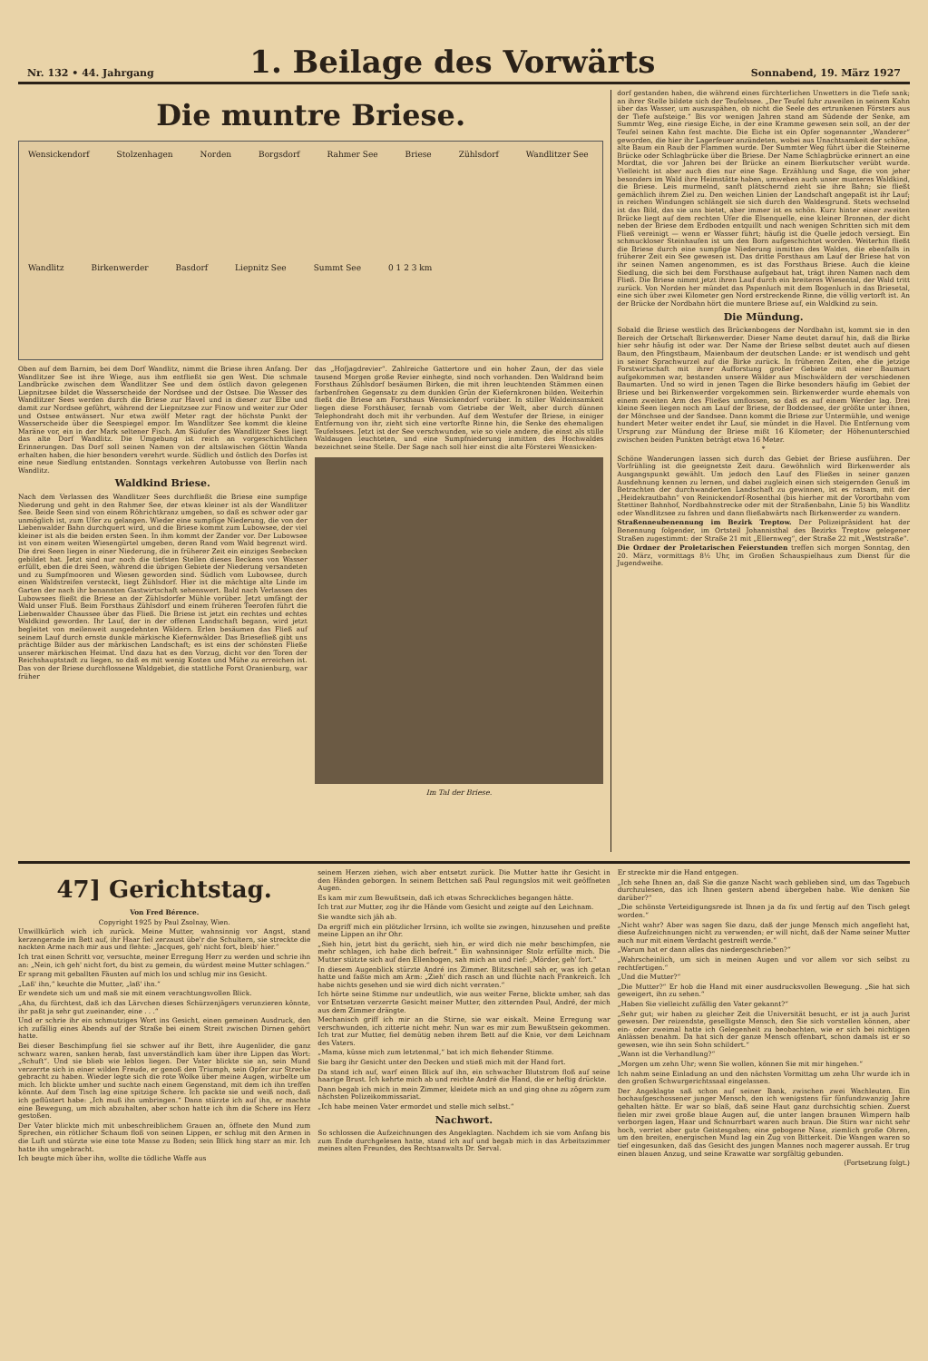Nr. 132 • 44. Jahrgang
1. Beilage des Vorwärts
Sonnabend, 19. März 1927
Die muntre Briese.
Wensickendorf Stolzenhagen Norden Borgsdorf Rahmer See Briese Zühlsdorf Wandlitzer See Wandlitz Birkenwerder Basdorf Liepnitz See Summt See 0 1 2 3 km
Oben auf dem Barnim, bei dem Dorf Wandlitz, nimmt die Briese ihren Anfang. Der Wandlitzer See ist ihre Wiege, aus ihm entfließt sie gen West. Die schmale Landbrücke zwischen dem Wandlitzer See und dem östlich davon gelegenen Liepnitzsee bildet die Wasserscheide der Nordsee und der Ostsee. Die Wasser des Wandlitzer Sees werden durch die Briese zur Havel und in dieser zur Elbe und damit zur Nordsee geführt, während der Liepnitzsee zur Finow und weiter zur Oder und Ostsee entwässert. Nur etwa zwölf Meter ragt der höchste Punkt der Wasserscheide über die Seespiegel empor. Im Wandlitzer See kommt die kleine Maräne vor, ein in der Mark seltener Fisch. Am Südufer des Wandlitzer Sees liegt das alte Dorf Wandlitz. Die Umgebung ist reich an vorgeschichtlichen Erinnerungen. Das Dorf soll seinen Namen von der altslawischen Göttin Wanda erhalten haben, die hier besonders verehrt wurde. Südlich und östlich des Dorfes ist eine neue Siedlung entstanden. Sonntags verkehren Autobusse von Berlin nach Wandlitz.
Waldkind Briese.
Nach dem Verlassen des Wandlitzer Sees durchfließt die Briese eine sumpfige Niederung und geht in den Rahmer See, der etwas kleiner ist als der Wandlitzer See. Beide Seen sind von einem Röhrichtkranz umgeben, so daß es schwer oder gar unmöglich ist, zum Ufer zu gelangen. Wieder eine sumpfige Niederung, die von der Liebenwalder Bahn durchquert wird, und die Briese kommt zum Lubowsee, der viel kleiner ist als die beiden ersten Seen. In ihm kommt der Zander vor. Der Lubowsee ist von einem weiten Wiesengürtel umgeben, deren Rand vom Wald begrenzt wird. Die drei Seen liegen in einer Niederung, die in früherer Zeit ein einziges Seebecken gebildet hat. Jetzt sind nur noch die tiefsten Stellen dieses Beckens von Wasser erfüllt, eben die drei Seen, während die übrigen Gebiete der Niederung versandeten und zu Sumpfmooren und Wiesen geworden sind. Südlich vom Lubowsee, durch einen Waldstreifen versteckt, liegt Zühlsdorf. Hier ist die mächtige alte Linde im Garten der nach ihr benannten Gastwirtschaft sehenswert. Bald nach Verlassen des Lubowsees fließt die Briese an der Zühlsdorfer Mühle vorüber. Jetzt umfängt der Wald unser Fluß. Beim Forsthaus Zühlsdorf und einem früheren Teerofen führt die Liebenwalder Chaussee über das Fließ. Die Briese ist jetzt ein rechtes und echtes Waldkind geworden. Ihr Lauf, der in der offenen Landschaft begann, wird jetzt begleitet von meilenweit ausgedehnten Wäldern. Erlen besäumen das Fließ auf seinem Lauf durch ernste dunkle märkische Kiefernwälder. Das Briesefließ gibt uns prächtige Bilder aus der märkischen Landschaft; es ist eins der schönsten Fließe unserer märkischen Heimat. Und dazu hat es den Vorzug, dicht vor den Toren der Reichshauptstadt zu liegen, so daß es mit wenig Kosten und Mühe zu erreichen ist. Das von der Briese durchflossene Waldgebiet, die stattliche Forst Oranienburg, war früher
das „Hofjagdrevier“. Zahlreiche Gattertore und ein hoher Zaun, der das viele tausend Morgen große Revier einhegte, sind noch vorhanden. Den Waldrand beim Forsthaus Zühlsdorf besäumen Birken, die mit ihren leuchtenden Stämmen einen farbenfrohen Gegensatz zu dem dunklen Grün der Kiefernkronen bilden. Weiterhin fließt die Briese am Forsthaus Wensickendorf vorüber. In stiller Waldeinsamkeit liegen diese Forsthäuser, fernab vom Getriebe der Welt, aber durch dünnen Telephondraht doch mit ihr verbunden. Auf dem Westufer der Briese, in einiger Entfernung von ihr, zieht sich eine vertorfte Rinne hin, die Senke des ehemaligen Teufelssees. Jetzt ist der See verschwunden, wie so viele andere, die einst als stille Waldaugen leuchteten, und eine Sumpfniederung inmitten des Hochwaldes bezeichnet seine Stelle. Der Sage nach soll hier einst die alte Försterei Wensicken-
Im Tal der Briese.
dorf gestanden haben, die während eines fürchterlichen Unwetters in die Tiefe sank; an ihrer Stelle bildete sich der Teufelssee. „Der Teufel fuhr zuweilen in seinem Kahn über das Wasser, um auszuspähen, ob nicht die Seele des ertrunkenen Försters aus der Tiefe aufsteige.“ Bis vor wenigen Jahren stand am Südende der Senke, am Summtr Weg, eine riesige Eiche, in der eine Kramme gewesen sein soll, an der der Teufel seinen Kahn fest machte. Die Eiche ist ein Opfer sogenannter „Wanderer“ geworden, die hier ihr Lagerfeuer anzündeten, wobei aus Unachtsamkeit der schöne, alte Baum ein Raub der Flammen wurde. Der Summter Weg führt über die Steinerne Brücke oder Schlagbrücke über die Briese. Der Name Schlagbrücke erinnert an eine Mordtat, die vor Jahren bei der Brücke an einem Bierkutscher verübt wurde. Vielleicht ist aber auch dies nur eine Sage. Erzählung und Sage, die von jeher besonders im Wald ihre Heimstätte haben, umweben auch unser munteres Waldkind, die Briese. Leis murmelnd, sanft plätschernd zieht sie ihre Bahn; sie fließt gemächlich ihrem Ziel zu. Den weichen Linien der Landschaft angepaßt ist ihr Lauf; in reichen Windungen schlängelt sie sich durch den Waldesgrund. Stets wechselnd ist das Bild, das sie uns bietet, aber immer ist es schön. Kurz hinter einer zweiten Brücke liegt auf dem rechten Ufer die Elsenquelle, eine kleiner Bronnen, der dicht neben der Briese dem Erdboden entquillt und nach wenigen Schritten sich mit dem Fließ vereinigt — wenn er Wasser führt; häufig ist die Quelle jedoch versiegt. Ein schmuckloser Steinhaufen ist um den Born aufgeschichtet worden. Weiterhin fließt die Briese durch eine sumpfige Niederung inmitten des Waldes, die ebenfalls in früherer Zeit ein See gewesen ist. Das dritte Forsthaus am Lauf der Briese hat von ihr seinen Namen angenommen, es ist das Forsthaus Briese. Auch die kleine Siedlung, die sich bei dem Forsthause aufgebaut hat, trägt ihren Namen nach dem Fließ. Die Briese nimmt jetzt ihren Lauf durch ein breiteres Wiesental, der Wald tritt zurück. Von Norden her mündet das Papenluch mit dem Bogenluch in das Briesetal, eine sich über zwei Kilometer gen Nord erstreckende Rinne, die völlig vertorft ist. An der Brücke der Nordbahn hört die muntere Briese auf, ein Waldkind zu sein.
Die Mündung.
Sobald die Briese westlich des Brückenbogens der Nordbahn ist, kommt sie in den Bereich der Ortschaft Birkenwerder. Dieser Name deutet darauf hin, daß die Birke hier sehr häufig ist oder war. Der Name der Briese selbst deutet auch auf diesen Baum, den Pfingstbaum, Maienbaum der deutschen Lande: er ist wendisch und geht in seiner Sprachwurzel auf die Birke zurück. In früheren Zeiten, ehe die jetzige Forstwirtschaft mit ihrer Aufforstung großer Gebiete mit einer Baumart aufgekommen war, bestanden unsere Wälder aus Mischwäldern der verschiedenen Baumarten. Und so wird in jenen Tagen die Birke besonders häufig im Gebiet der Briese und bei Birkenwerder vorgekommen sein. Birkenwerder wurde ehemals von einem zweiten Arm des Fließes umflossen, so daß es auf einem Werder lag. Drei kleine Seen liegen noch am Lauf der Briese, der Boddensee, der größte unter ihnen, der Mönchsee und der Sandsee. Dann kommt die Briese zur Untermühle, und wenige hundert Meter weiter endet ihr Lauf, sie mündet in die Havel. Die Entfernung vom Ursprung zur Mündung der Briese mißt 16 Kilometer; der Höhenunterschied zwischen beiden Punkten beträgt etwa 16 Meter.
*
Schöne Wanderungen lassen sich durch das Gebiet der Briese ausführen. Der Vorfrühling ist die geeignetste Zeit dazu. Gewöhnlich wird Birkenwerder als Ausgangspunkt gewählt. Um jedoch den Lauf des Fließes in seiner ganzen Ausdehnung kennen zu lernen, und dabei zugleich einen sich steigernden Genuß im Betrachten der durchwanderten Landschaft zu gewinnen, ist es ratsam, mit der „Heidekrautbahn“ von Reinickendorf-Rosenthal (bis hierher mit der Vorortbahn vom Stettiner Bahnhof, Nordbahnstrecke oder mit der Straßenbahn, Linie 5) bis Wandlitz oder Wandlitzsee zu fahren und dann fließabwärts nach Birkenwerder zu wandern.
Straßenneubenennung im Bezirk Treptow. Der Polizeipräsident hat der Benennung folgender, im Ortsteil Johannisthal des Bezirks Treptow gelegener Straßen zugestimmt: der Straße 21 mit „Ellernweg“, der Straße 22 mit „Weststraße“.
Die Ordner der Proletarischen Feierstunden treffen sich morgen Sonntag, den 20. März, vormittags 8½ Uhr, im Großen Schauspielhaus zum Dienst für die Jugendweihe.
47] Gerichtstag.
Von Fred Bérence.
Copyright 1925 by Paul Zsolnay, Wien.
Unwillkürlich wich ich zurück. Meine Mutter, wahnsinnig vor Angst, stand kerzengerade im Bett auf, ihr Haar fiel zerzaust übe'r die Schultern, sie streckte die nackten Arme nach mir aus und flehte: „Jacques, geh' nicht fort, bleib' hier.“
Ich trat einen Schritt vor, versuchte, meiner Erregung Herr zu werden und schrie ihn an: „Nein, ich geh' nicht fort, du bist zu gemein, du würdest meine Mutter schlagen.“
Er sprang mit geballten Fäusten auf mich los und schlug mir ins Gesicht.
„Laß' ihn,“ keuchte die Mutter, „laß' ihn.“
Er wendete sich um und maß sie mit einem verachtungsvollen Blick.
„Aha, du fürchtest, daß ich das Lärvchen dieses Schürzenjägers verunzieren könnte, ihr paßt ja sehr gut zueinander, eine . . .“
Und er schrie ihr ein schmutziges Wort ins Gesicht, einen gemeinen Ausdruck, den ich zufällig eines Abends auf der Straße bei einem Streit zwischen Dirnen gehört hatte.
Bei dieser Beschimpfung fiel sie schwer auf ihr Bett, ihre Augenlider, die ganz schwarz waren, sanken herab, fast unverständlich kam über ihre Lippen das Wort: „Schuft“. Und sie blieb wie leblos liegen. Der Vater blickte sie an, sein Mund verzerrte sich in einer wilden Freude, er genoß den Triumph, sein Opfer zur Strecke gebracht zu haben. Wieder legte sich die rote Wolke über meine Augen, wirbelte um mich. Ich blickte umher und suchte nach einem Gegenstand, mit dem ich ihn treffen könnte. Auf dem Tisch lag eine spitzige Schere. Ich packte sie und weiß noch, daß ich geflüstert habe: „Ich muß ihn umbringen.“ Dann stürzte ich auf ihn, er machte eine Bewegung, um mich abzuhalten, aber schon hatte ich ihm die Schere ins Herz gestoßen.
Der Vater blickte mich mit unbeschreiblichem Grauen an, öffnete den Mund zum Sprechen, ein rötlicher Schaum floß von seinen Lippen, er schlug mit den Armen in die Luft und stürzte wie eine tote Masse zu Boden; sein Blick hing starr an mir. Ich hatte ihn umgebracht.
Ich beugte mich über ihn, wollte die tödliche Waffe aus
seinem Herzen ziehen, wich aber entsetzt zurück. Die Mutter hatte ihr Gesicht in den Händen geborgen. In seinem Bettchen saß Paul regungslos mit weit geöffneten Augen.
Es kam mir zum Bewußtsein, daß ich etwas Schreckliches begangen hätte.
Ich trat zur Mutter, zog ihr die Hände vom Gesicht und zeigte auf den Leichnam.
Sie wandte sich jäh ab.
Da ergriff mich ein plötzlicher Irrsinn, ich wollte sie zwingen, hinzusehen und preßte meine Lippen an ihr Ohr.
„Sieh hin, jetzt bist du gerächt, sieh hin, er wird dich nie mehr beschimpfen, nie mehr schlagen, ich habe dich befreit.“ Ein wahnsinniger Stolz erfüllte mich. Die Mutter stützte sich auf den Ellenbogen, sah mich an und rief: „Mörder, geh' fort.“
In diesem Augenblick stürzte André ins Zimmer. Blitzschnell sah er, was ich getan hatte und faßte mich am Arm: „Zieh' dich rasch an und flüchte nach Frankreich. Ich habe nichts gesehen und sie wird dich nicht verraten.“
Ich hörte seine Stimme nur undeutlich, wie aus weiter Ferne, blickte umher, sah das vor Entsetzen verzerrte Gesicht meiner Mutter, den zitternden Paul, André, der mich aus dem Zimmer drängte.
Mechanisch griff ich mir an die Stirne, sie war eiskalt. Meine Erregung war verschwunden, ich zitterte nicht mehr. Nun war es mir zum Bewußtsein gekommen. Ich trat zur Mutter, fiel demütig neben ihrem Bett auf die Knie, vor dem Leichnam des Vaters.
„Mama, küsse mich zum letztenmal,“ bat ich mich flehender Stimme.
Sie barg ihr Gesicht unter den Decken und stieß mich mit der Hand fort.
Da stand ich auf, warf einen Blick auf ihn, ein schwacher Blutstrom floß auf seine haarige Brust. Ich kehrte mich ab und reichte André die Hand, die er heftig drückte.
Dann begab ich mich in mein Zimmer, kleidete mich an und ging ohne zu zögern zum nächsten Polizeikommissariat.
„Ich habe meinen Vater ermordet und stelle mich selbst.“
Nachwort.
So schlossen die Aufzeichnungen des Angeklagten. Nachdem ich sie vom Anfang bis zum Ende durchgelesen hatte, stand ich auf und begab mich in das Arbeitszimmer meines alten Freundes, des Rechtsanwalts Dr. Serval.
Er streckte mir die Hand entgegen.
„Ich sehe Ihnen an, daß Sie die ganze Nacht wach geblieben sind, um das Tagebuch durchzulesen, das ich Ihnen gestern abend übergeben habe. Wie denken Sie darüber?“
„Die schönste Verteidigungsrede ist Ihnen ja da fix und fertig auf den Tisch gelegt worden.“
„Nicht wahr? Aber was sagen Sie dazu, daß der junge Mensch mich angefleht hat, diese Aufzeichnungen nicht zu verwenden; er will nicht, daß der Name seiner Mutter auch nur mit einem Verdacht gestreift werde.“
„Warum hat er dann alles das niedergeschrieben?“
„Wahrscheinlich, um sich in meinen Augen und vor allem vor sich selbst zu rechtfertigen.“
„Und die Mutter?“
„Die Mutter?“ Er hob die Hand mit einer ausdrucksvollen Bewegung. „Sie hat sich geweigert, ihn zu sehen.“
„Haben Sie vielleicht zufällig den Vater gekannt?“
„Sehr gut; wir haben zu gleicher Zeit die Universität besucht, er ist ja auch Jurist gewesen. Der reizendste, geselligste Mensch, den Sie sich vorstellen können, aber ein- oder zweimal hatte ich Gelegenheit zu beobachten, wie er sich bei nichtigen Anlässen benahm. Da hat sich der ganze Mensch offenbart, schon damals ist er so gewesen, wie ihn sein Sohn schildert.“
„Wann ist die Verhandlung?“
„Morgen um zehn Uhr; wenn Sie wollen, können Sie mit mir hingehen.“
Ich nahm seine Einladung an und den nächsten Vormittag um zehn Uhr wurde ich in den großen Schwurgerichtssaal eingelassen.
Der Angeklagte saß schon auf seiner Bank, zwischen zwei Wachleuten. Ein hochaufgeschossener junger Mensch, den ich wenigstens für fünfundzwanzig Jahre gehalten hätte. Er war so blaß, daß seine Haut ganz durchsichtig schien. Zuerst fielen mir zwei große blaue Augen auf, die unter langen braunen Wimpern halb verborgen lagen, Haar und Schnurrbart waren auch braun. Die Stirn war nicht sehr hoch, verriet aber gute Geistesgaben; eine gebogene Nase, ziemlich große Ohren, um den breiten, energischen Mund lag ein Zug von Bitterkeit. Die Wangen waren so tief eingesunken, daß das Gesicht des jungen Mannes noch magerer aussah. Er trug einen blauen Anzug, und seine Krawatte war sorgfältig gebunden.
(Fortsetzung folgt.)